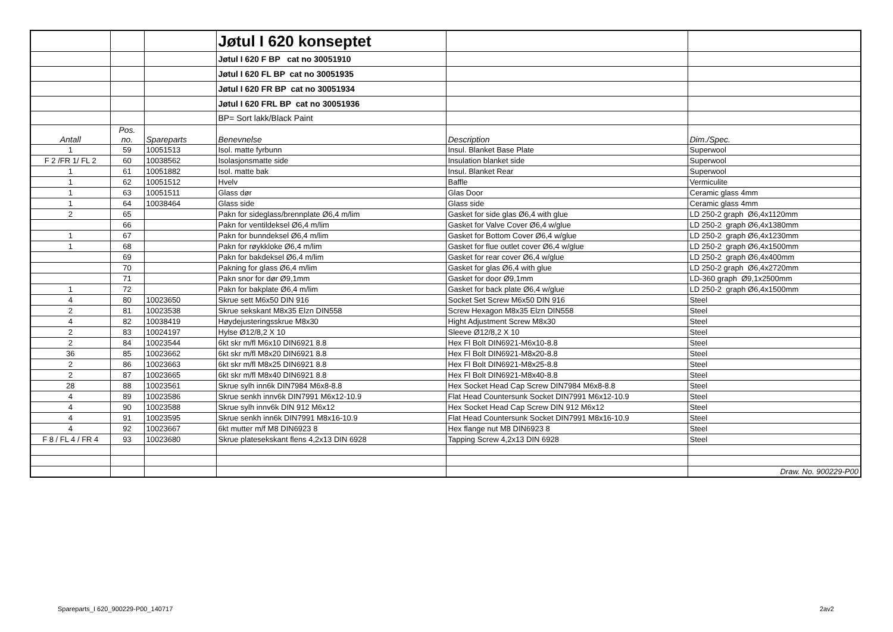| | | | Jøtul I 620 konseptet | | |
| | | | Jøtul I 620 F BP cat no 30051910 | | |
| | | | Jøtul I 620 FL BP cat no 30051935 | | |
| | | | Jøtul I 620 FR BP cat no 30051934 | | |
| | | | Jøtul I 620 FRL BP cat no 30051936 | | |
| | | | BP= Sort lakk/Black Paint | | |
| Antall | Pos. no. | Spareparts | Benevnelse | Description | Dim./Spec. |
| 1 | 59 | 10051513 | Isol. matte fyrbunn | Insul. Blanket Base Plate | Superwool |
| F 2 /FR 1/ FL 2 | 60 | 10038562 | Isolasjonsmatte side | Insulation blanket side | Superwool |
| 1 | 61 | 10051882 | Isol. matte bak | Insul. Blanket Rear | Superwool |
| 1 | 62 | 10051512 | Hvelv | Baffle | Vermiculite |
| 1 | 63 | 10051511 | Glass dør | Glas Door | Ceramic glass 4mm |
| 1 | 64 | 10038464 | Glass side | Glass side | Ceramic glass 4mm |
| 2 | 65 | | Pakn for sideglass/brennplate Ø6,4 m/lim | Gasket for side glas Ø6,4 with glue | LD 250-2 graph Ø6,4x1120mm |
| | 66 | | Pakn for ventildeksel Ø6,4 m/lim | Gasket for Valve Cover Ø6,4 w/glue | LD 250-2 graph Ø6,4x1380mm |
| 1 | 67 | | Pakn for bunndeksel Ø6,4 m/lim | Gasket for Bottom Cover Ø6,4 w/glue | LD 250-2 graph Ø6,4x1230mm |
| 1 | 68 | | Pakn for røykkloke Ø6,4 m/lim | Gasket for flue outlet cover Ø6,4 w/glue | LD 250-2 graph Ø6,4x1500mm |
| | 69 | | Pakn for bakdeksel Ø6,4 m/lim | Gasket for rear cover Ø6,4 w/glue | LD 250-2 graph Ø6,4x400mm |
| | 70 | | Pakning for glass Ø6,4 m/lim | Gasket for glas Ø6,4 with glue | LD 250-2 graph Ø6,4x2720mm |
| | 71 | | Pakn snor for dør Ø9,1mm | Gasket for door Ø9,1mm | LD-360 graph Ø9,1x2500mm |
| 1 | 72 | | Pakn for bakplate Ø6,4 m/lim | Gasket for back plate Ø6,4 w/glue | LD 250-2 graph Ø6,4x1500mm |
| 4 | 80 | 10023650 | Skrue sett M6x50 DIN 916 | Socket Set Screw M6x50 DIN 916 | Steel |
| 2 | 81 | 10023538 | Skrue sekskant M8x35 Elzn DIN558 | Screw Hexagon M8x35 Elzn DIN558 | Steel |
| 4 | 82 | 10038419 | Høydejusteringsskrue M8x30 | Hight Adjustment Screw M8x30 | Steel |
| 2 | 83 | 10024197 | Hylse Ø12/8,2 X 10 | Sleeve Ø12/8,2 X 10 | Steel |
| 2 | 84 | 10023544 | 6kt skr m/fl M6x10 DIN6921 8.8 | Hex Fl Bolt DIN6921-M6x10-8.8 | Steel |
| 36 | 85 | 10023662 | 6kt skr m/fl M8x20 DIN6921 8.8 | Hex Fl Bolt DIN6921-M8x20-8.8 | Steel |
| 2 | 86 | 10023663 | 6kt skr m/fl M8x25 DIN6921 8.8 | Hex Fl Bolt DIN6921-M8x25-8.8 | Steel |
| 2 | 87 | 10023665 | 6kt skr m/fl M8x40 DIN6921 8.8 | Hex Fl Bolt DIN6921-M8x40-8.8 | Steel |
| 28 | 88 | 10023561 | Skrue sylh inn6k DIN7984 M6x8-8.8 | Hex Socket Head Cap Screw DIN7984 M6x8-8.8 | Steel |
| 4 | 89 | 10023586 | Skrue senkh innv6k DIN7991 M6x12-10.9 | Flat Head Countersunk Socket DIN7991 M6x12-10.9 | Steel |
| 4 | 90 | 10023588 | Skrue sylh innv6k DIN 912 M6x12 | Hex Socket Head Cap Screw DIN 912 M6x12 | Steel |
| 4 | 91 | 10023595 | Skrue senkh inn6k DIN7991 M8x16-10.9 | Flat Head Countersunk Socket DIN7991 M8x16-10.9 | Steel |
| 4 | 92 | 10023667 | 6kt mutter m/f M8 DIN6923 8 | Hex flange nut M8 DIN6923 8 | Steel |
| F 8 / FL 4 / FR 4 | 93 | 10023680 | Skrue platesekskant flens 4,2x13 DIN 6928 | Tapping Screw 4,2x13 DIN 6928 | Steel |
| | | | | | Draw. No. 900229-P00 |
Spareparts_I 620_900229-P00_140717
2av2